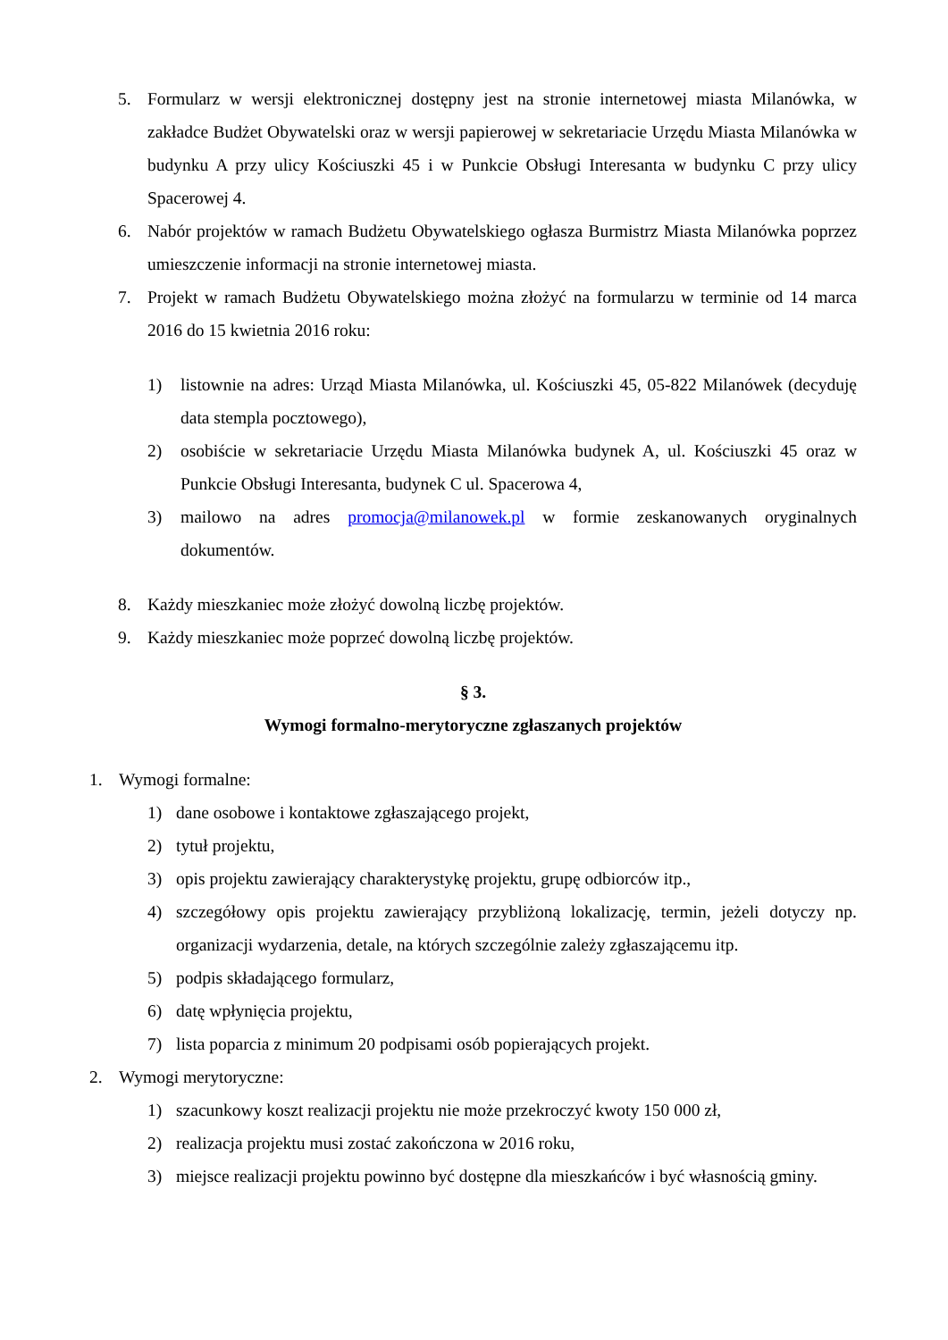5. Formularz w wersji elektronicznej dostępny jest na stronie internetowej miasta Milanówka, w zakładce Budżet Obywatelski oraz w wersji papierowej w sekretariacie Urzędu Miasta Milanówka w budynku A przy ulicy Kościuszki 45 i w Punkcie Obsługi Interesanta w budynku C przy ulicy Spacerowej 4.
6. Nabór projektów w ramach Budżetu Obywatelskiego ogłasza Burmistrz Miasta Milanówka poprzez umieszczenie informacji na stronie internetowej miasta.
7. Projekt w ramach Budżetu Obywatelskiego można złożyć na formularzu w terminie od 14 marca 2016 do 15 kwietnia 2016 roku:
1) listownie na adres: Urząd Miasta Milanówka, ul. Kościuszki 45, 05-822 Milanówek (decyduję data stempla pocztowego),
2) osobiście w sekretariacie Urzędu Miasta Milanówka budynek A, ul. Kościuszki 45 oraz w Punkcie Obsługi Interesanta, budynek C ul. Spacerowa 4,
3) mailowo na adres promocja@milanowek.pl w formie zeskanowanych oryginalnych dokumentów.
8. Każdy mieszkaniec może złożyć dowolną liczbę projektów.
9. Każdy mieszkaniec może poprzeć dowolną liczbę projektów.
§ 3.
Wymogi formalno-merytoryczne zgłaszanych projektów
1. Wymogi formalne:
1) dane osobowe i kontaktowe zgłaszającego projekt,
2) tytuł projektu,
3) opis projektu zawierający charakterystykę projektu, grupę odbiorców itp.,
4) szczegółowy opis projektu zawierający przybliżoną lokalizację, termin, jeżeli dotyczy np. organizacji wydarzenia, detale, na których szczególnie zależy zgłaszającemu itp.
5) podpis składającego formularz,
6) datę wpłynięcia projektu,
7) lista poparcia z minimum 20 podpisami osób popierających projekt.
2. Wymogi merytoryczne:
1) szacunkowy koszt realizacji projektu nie może przekroczyć kwoty 150 000 zł,
2) realizacja projektu musi zostać zakończona w 2016 roku,
3) miejsce realizacji projektu powinno być dostępne dla mieszkańców i być własnością gminy.